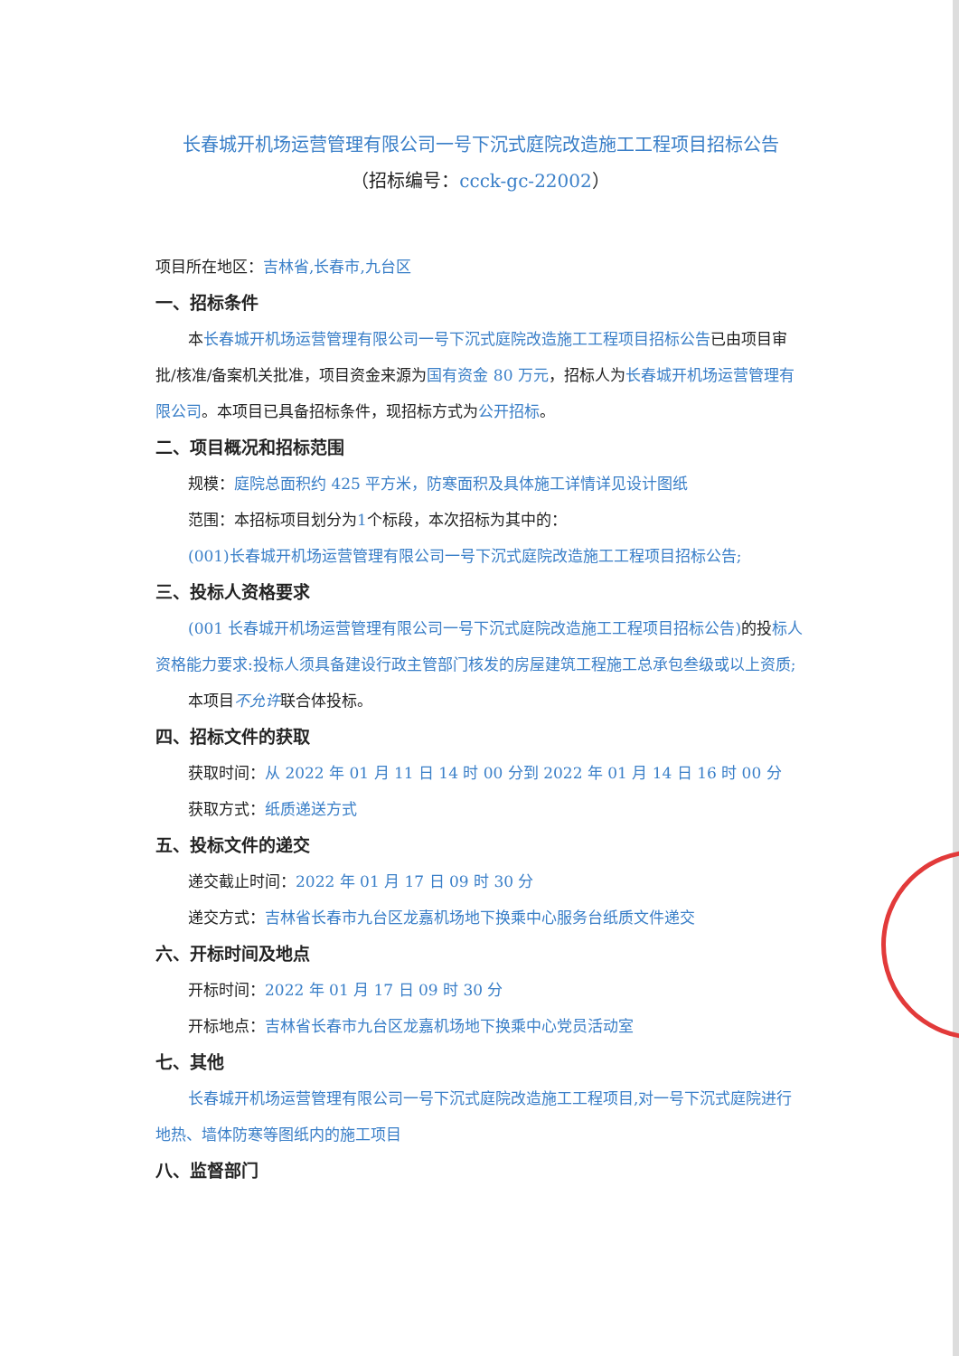长春城开机场运营管理有限公司一号下沉式庭院改造施工工程项目招标公告
（招标编号：ccck-gc-22002）
项目所在地区：吉林省,长春市,九台区
一、招标条件
本长春城开机场运营管理有限公司一号下沉式庭院改造施工工程项目招标公告已由项目审批/核准/备案机关批准，项目资金来源为国有资金 80 万元，招标人为长春城开机场运营管理有限公司。本项目已具备招标条件，现招标方式为公开招标。
二、项目概况和招标范围
规模：庭院总面积约 425 平方米，防寒面积及具体施工详情详见设计图纸
范围：本招标项目划分为1个标段，本次招标为其中的：
(001)长春城开机场运营管理有限公司一号下沉式庭院改造施工工程项目招标公告;
三、投标人资格要求
(001 长春城开机场运营管理有限公司一号下沉式庭院改造施工工程项目招标公告) 的投标人资格能力要求:投标人须具备建设行政主管部门核发的房屋建筑工程施工总承包叁级或以上资质;
本项目不允许联合体投标。
四、招标文件的获取
获取时间：从 2022 年 01 月 11 日 14 时 00 分到 2022 年 01 月 14 日 16 时 00 分
获取方式：纸质递送方式
五、投标文件的递交
递交截止时间：2022 年 01 月 17 日 09 时 30 分
递交方式：吉林省长春市九台区龙嘉机场地下换乘中心服务台纸质文件递交
六、开标时间及地点
开标时间：2022 年 01 月 17 日 09 时 30 分
开标地点：吉林省长春市九台区龙嘉机场地下换乘中心党员活动室
七、其他
长春城开机场运营管理有限公司一号下沉式庭院改造施工工程项目,对一号下沉式庭院进行地热、墙体防寒等图纸内的施工项目
八、监督部门